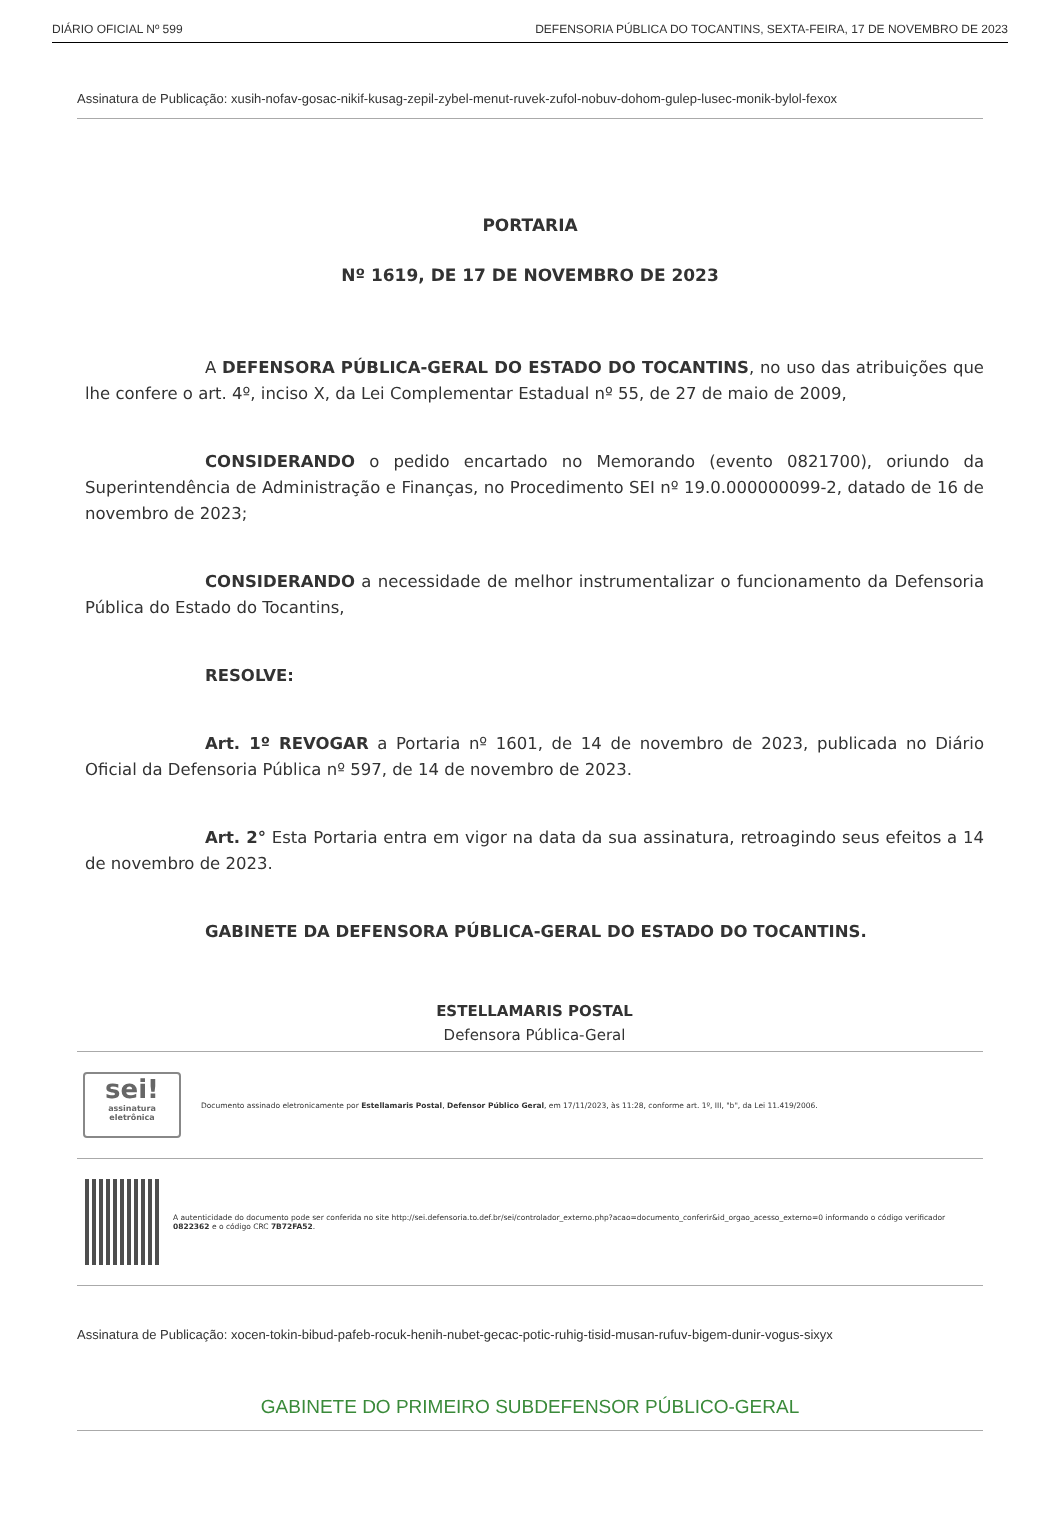DIÁRIO OFICIAL Nº 599 DEFENSORIA PÚBLICA DO TOCANTINS, SEXTA-FEIRA, 17 DE NOVEMBRO DE 2023
Assinatura de Publicação: xusih-nofav-gosac-nikif-kusag-zepil-zybel-menut-ruvek-zufol-nobuv-dohom-gulep-lusec-monik-bylol-fexox
PORTARIA
Nº 1619, DE 17 DE NOVEMBRO DE 2023
A DEFENSORA PÚBLICA-GERAL DO ESTADO DO TOCANTINS, no uso das atribuições que lhe confere o art. 4º, inciso X, da Lei Complementar Estadual nº 55, de 27 de maio de 2009,
CONSIDERANDO o pedido encartado no Memorando (evento 0821700), oriundo da Superintendência de Administração e Finanças, no Procedimento SEI nº 19.0.000000099-2, datado de 16 de novembro de 2023;
CONSIDERANDO a necessidade de melhor instrumentalizar o funcionamento da Defensoria Pública do Estado do Tocantins,
RESOLVE:
Art. 1º REVOGAR a Portaria nº 1601, de 14 de novembro de 2023, publicada no Diário Oficial da Defensoria Pública nº 597, de 14 de novembro de 2023.
Art. 2° Esta Portaria entra em vigor na data da sua assinatura, retroagindo seus efeitos a 14 de novembro de 2023.
GABINETE DA DEFENSORA PÚBLICA-GERAL DO ESTADO DO TOCANTINS.
ESTELLAMARIS POSTAL
Defensora Pública-Geral
sei!
assinatura eletrônica
Documento assinado eletronicamente por Estellamaris Postal, Defensor Público Geral, em 17/11/2023, às 11:28, conforme art. 1º, III, "b", da Lei 11.419/2006.
A autenticidade do documento pode ser conferida no site http://sei.defensoria.to.def.br/sei/controlador_externo.php?acao=documento_conferir&id_orgao_acesso_externo=0 informando o código verificador 0822362 e o código CRC 7B72FA52.
Assinatura de Publicação: xocen-tokin-bibud-pafeb-rocuk-henih-nubet-gecac-potic-ruhig-tisid-musan-rufuv-bigem-dunir-vogus-sixyx
GABINETE DO PRIMEIRO SUBDEFENSOR PÚBLICO-GERAL